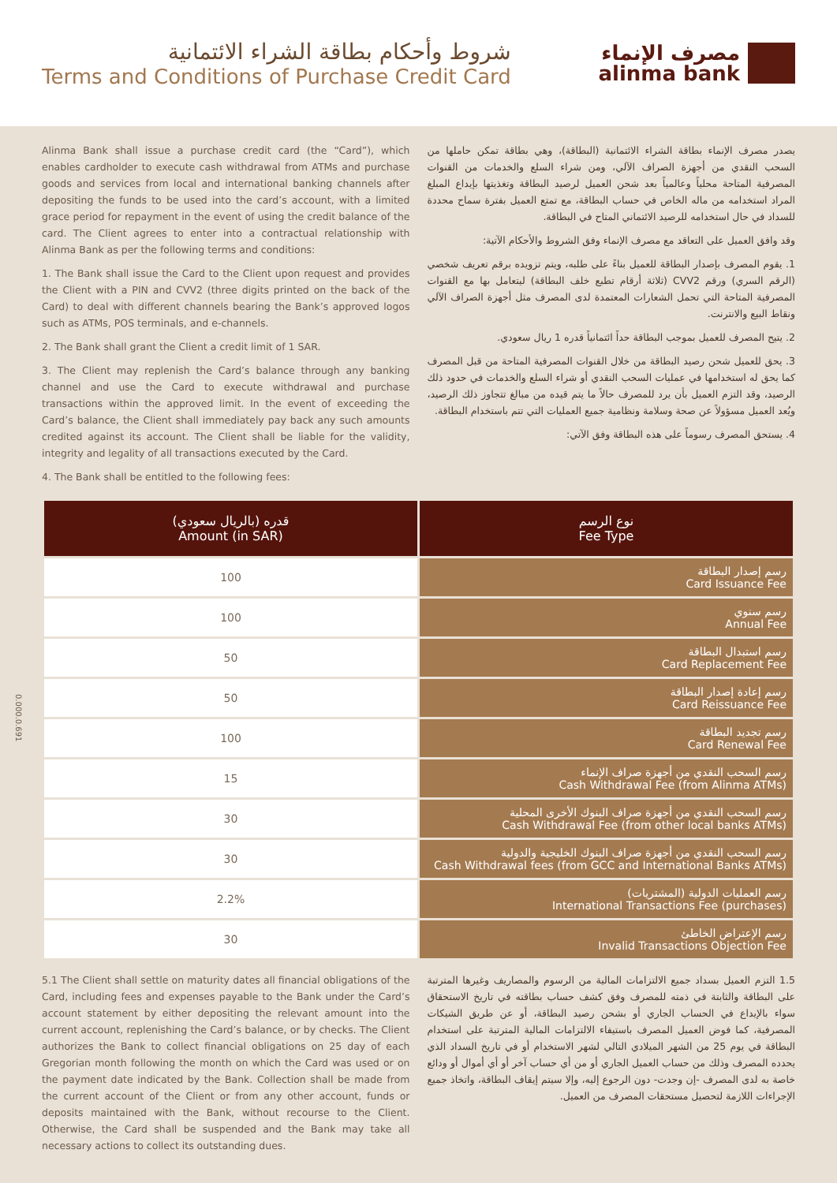شروط وأحكام بطاقة الشراء الائتمانية
Terms and Conditions of Purchase Credit Card
مصرف الإنماء
alinma bank
Alinma Bank shall issue a purchase credit card (the “Card”), which enables cardholder to execute cash withdrawal from ATMs and purchase goods and services from local and international banking channels after depositing the funds to be used into the card’s account, with a limited grace period for repayment in the event of using the credit balance of the card. The Client agrees to enter into a contractual relationship with Alinma Bank as per the following terms and conditions:
1. The Bank shall issue the Card to the Client upon request and provides the Client with a PIN and CVV2 (three digits printed on the back of the Card) to deal with different channels bearing the Bank’s approved logos such as ATMs, POS terminals, and e-channels.
2. The Bank shall grant the Client a credit limit of 1 SAR.
3. The Client may replenish the Card’s balance through any banking channel and use the Card to execute withdrawal and purchase transactions within the approved limit. In the event of exceeding the Card’s balance, the Client shall immediately pay back any such amounts credited against its account. The Client shall be liable for the validity, integrity and legality of all transactions executed by the Card.
4. The Bank shall be entitled to the following fees:
يصدر مصرف الإنماء بطاقة الشراء الائتمانية (البطاقة)، وهي بطاقة تمكن حاملها من السحب النقدي من أجهزة الصراف الآلي، ومن شراء السلع والخدمات من القنوات المصرفية المتاحة محلياً وعالمياً بعد شحن العميل لرصيد البطاقة وتغذيتها بإيداع المبلغ المراد استخدامه من ماله الخاص في حساب البطاقة، مع تمتع العميل بفترة سماح محددة للسداد في حال استخدامه للرصيد الائتماني المتاح في البطاقة.
وقد وافق العميل على التعاقد مع مصرف الإنماء وفق الشروط والأحكام الآتية:
1. يقوم المصرف بإصدار البطاقة للعميل بناءً على طلبه، ويتم تزويده برقم تعريف شخصي (الرقم السري) ورقم CVV2 (ثلاثة أرقام تطبع خلف البطاقة) ليتعامل بها مع القنوات المصرفية المتاحة التي تحمل الشعارات المعتمدة لدى المصرف مثل أجهزة الصراف الآلي ونقاط البيع والانترنت.
2. يتيح المصرف للعميل بموجب البطاقة حداً ائتمانياً قدره 1 ريال سعودي.
3. يحق للعميل شحن رصيد البطاقة من خلال القنوات المصرفية المتاحة من قبل المصرف كما يحق له استخدامها في عمليات السحب النقدي أو شراء السلع والخدمات في حدود ذلك الرصيد، وقد التزم العميل بأن يرد للمصرف حالاً ما يتم قيده من مبالغ تتجاوز ذلك الرصيد، ويُعد العميل مسؤولاً عن صحة وسلامة ونظامية جميع العمليات التي تتم باستخدام البطاقة.
4. يستحق المصرف رسوماً على هذه البطاقة وفق الآتي:
| قدره (بالريال سعودي) Amount (in SAR) | نوع الرسم Fee Type |
| --- | --- |
| 100 | رسم إصدار البطاقة Card Issuance Fee |
| 100 | رسم سنوي Annual Fee |
| 50 | رسم استبدال البطاقة Card Replacement Fee |
| 50 | رسم إعادة إصدار البطاقة Card Reissuance Fee |
| 100 | رسم تجديد البطاقة Card Renewal Fee |
| 15 | رسم السحب النقدي من أجهزة صراف الإنماء Cash Withdrawal Fee (from Alinma ATMs) |
| 30 | رسم السحب النقدي من أجهزة صراف البنوك الأخرى المحلية Cash Withdrawal Fee (from other local banks ATMs) |
| 30 | رسم السحب النقدي من أجهزة صراف البنوك الخليجية والدولية Cash Withdrawal fees (from GCC and International Banks ATMs) |
| 2.2% | رسم العمليات الدولية (المشتريات) International Transactions Fee (purchases) |
| 30 | رسم الإعتراض الخاطئ Invalid Transactions Objection Fee |
5.1 The Client shall settle on maturity dates all financial obligations of the Card, including fees and expenses payable to the Bank under the Card’s account statement by either depositing the relevant amount into the current account, replenishing the Card’s balance, or by checks. The Client authorizes the Bank to collect financial obligations on 25 day of each Gregorian month following the month on which the Card was used or on the payment date indicated by the Bank. Collection shall be made from the current account of the Client or from any other account, funds or deposits maintained with the Bank, without recourse to the Client. Otherwise, the Card shall be suspended and the Bank may take all necessary actions to collect its outstanding dues.
1.5 التزم العميل بسداد جميع الالتزامات المالية من الرسوم والمصاريف وغيرها المترتبة على البطاقة والثابتة في ذمته للمصرف وفق كشف حساب بطاقته في تاريخ الاستحقاق سواء بالإيداع في الحساب الجاري أو بشحن رصيد البطاقة، أو عن طريق الشيكات المصرفية، كما فوض العميل المصرف باستيفاء الالتزامات المالية المترتبة على استخدام البطاقة في يوم 25 من الشهر الميلادي التالي لشهر الاستخدام أو في تاريخ السداد الذي يحدده المصرف وذلك من حساب العميل الجاري أو من أي حساب آخر أو أي أموال أو ودائع خاصة به لدى المصرف -إن وجدت- دون الرجوع إليه، وإلا سيتم إيقاف البطاقة، واتخاذ جميع الإجراءات اللازمة لتحصيل مستحقات المصرف من العميل.
0.000.0.691